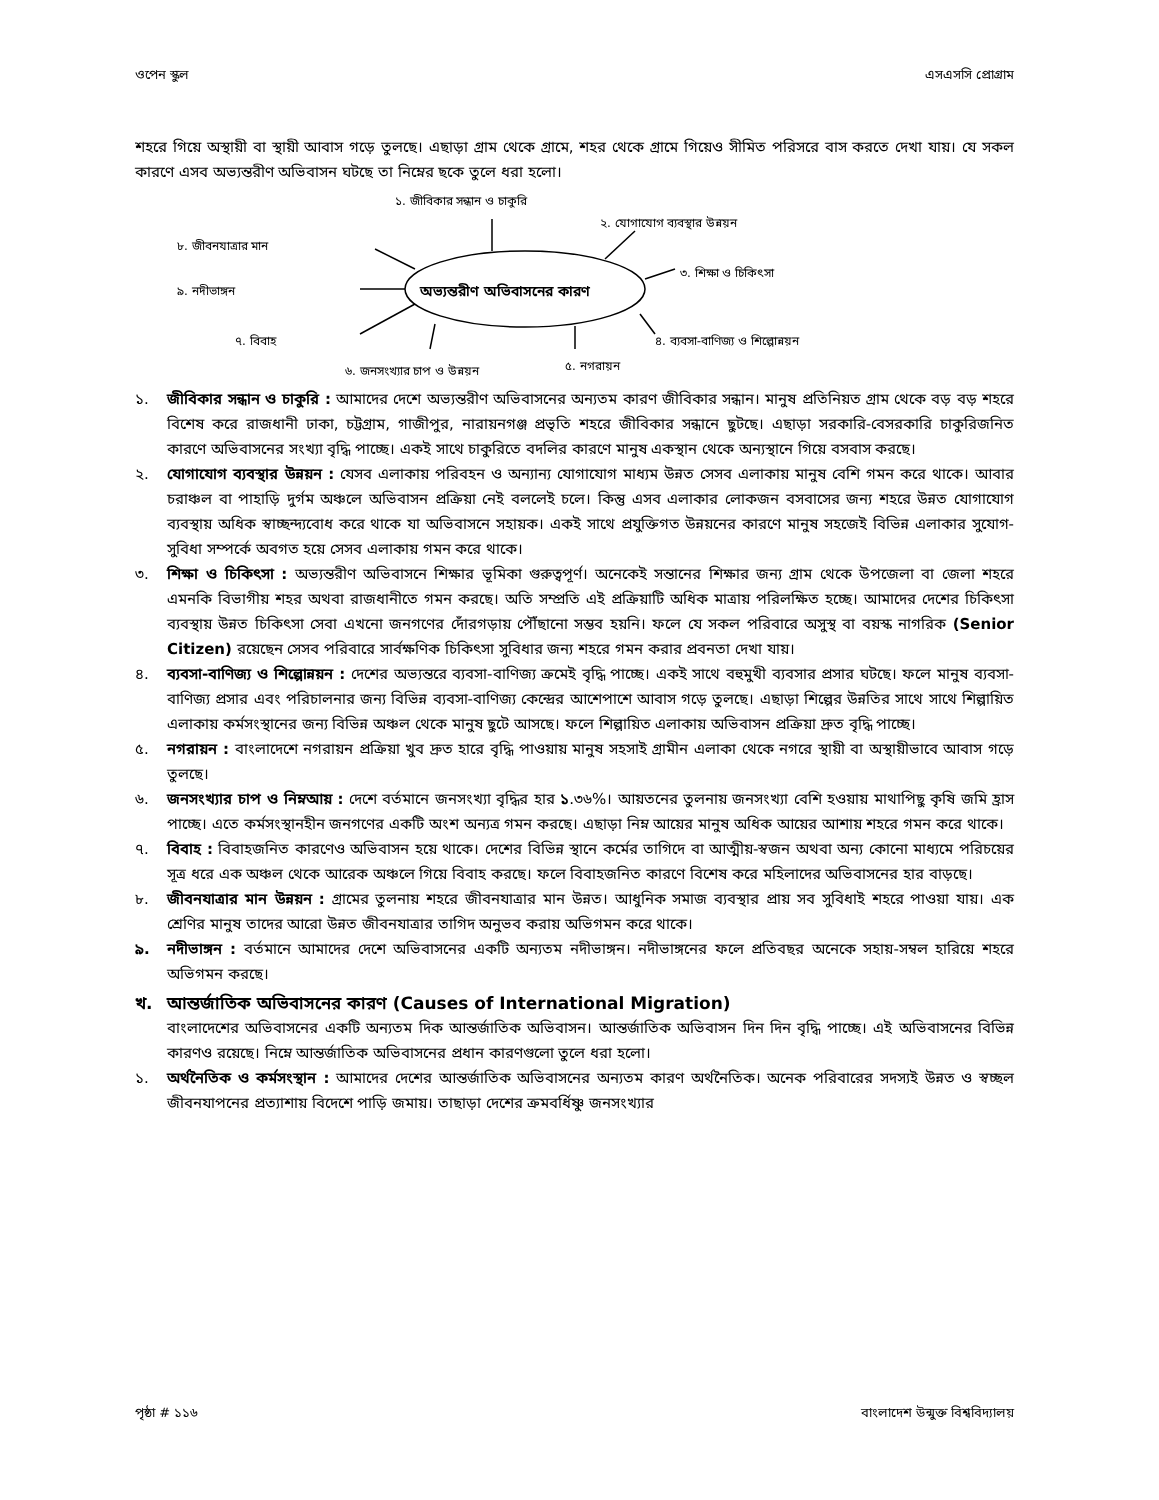ওপেন স্কুল এসএসসি প্রোগ্রাম
শহরে গিয়ে অস্থায়ী বা স্থায়ী আবাস গড়ে তুলছে। এছাড়া গ্রাম থেকে গ্রামে, শহর থেকে গ্রামে গিয়েও সীমিত পরিসরে বাস করতে দেখা যায়। যে সকল কারণে এসব অভ্যন্তরীণ অভিবাসন ঘটছে তা নিম্নের ছকে তুলে ধরা হলো।
১. জীবিকার সন্ধান ও চাকুরি
২. যোগাযোগ ব্যবস্থার উন্নয়ন
৮. জীবনযাত্রার মান
৩. শিক্ষা ও চিকিৎসা
৯. নদীভাঙ্গন অভ্যন্তরীণ অভিবাসনের কারণ
৭. বিবাহ ৪. ব্যবসা-বাণিজ্য ও শিল্পোন্নয়ন
৬. জনসংখ্যার চাপ ও উন্নয়ন ৫. নগরায়ন
১. জীবিকার সন্ধান ও চাকুরি : আমাদের দেশে অভ্যন্তরীণ অভিবাসনের অন্যতম কারণ জীবিকার সন্ধান। মানুষ প্রতিনিয়ত গ্রাম থেকে বড় বড় শহরে বিশেষ করে রাজধানী ঢাকা, চট্টগ্রাম, গাজীপুর, নারায়নগঞ্জ প্রভৃতি শহরে জীবিকার সন্ধানে ছুটছে। এছাড়া সরকারি-বেসরকারি চাকুরিজনিত কারণে অভিবাসনের সংখ্যা বৃদ্ধি পাচ্ছে। একই সাথে চাকুরিতে বদলির কারণে মানুষ একস্থান থেকে অন্যস্থানে গিয়ে বসবাস করছে।
২. যোগাযোগ ব্যবস্থার উন্নয়ন : যেসব এলাকায় পরিবহন ও অন্যান্য যোগাযোগ মাধ্যম উন্নত সেসব এলাকায় মানুষ বেশি গমন করে থাকে। আবার চরাঞ্চল বা পাহাড়ি দুর্গম অঞ্চলে অভিবাসন প্রক্রিয়া নেই বললেই চলে। কিন্তু এসব এলাকার লোকজন বসবাসের জন্য শহরে উন্নত যোগাযোগ ব্যবস্থায় অধিক স্বাচ্ছন্দ্যবোধ করে থাকে যা অভিবাসনে সহায়ক। একই সাথে প্রযুক্তিগত উন্নয়নের কারণে মানুষ সহজেই বিভিন্ন এলাকার সুযোগ-সুবিধা সম্পর্কে অবগত হয়ে সেসব এলাকায় গমন করে থাকে।
৩. শিক্ষা ও চিকিৎসা : অভ্যন্তরীণ অভিবাসনে শিক্ষার ভূমিকা গুরুত্বপূর্ণ। অনেকেই সন্তানের শিক্ষার জন্য গ্রাম থেকে উপজেলা বা জেলা শহরে এমনকি বিভাগীয় শহর অথবা রাজধানীতে গমন করছে। অতি সম্প্রতি এই প্রক্রিয়াটি অধিক মাত্রায় পরিলক্ষিত হচ্ছে। আমাদের দেশের চিকিৎসা ব্যবস্থায় উন্নত চিকিৎসা সেবা এখনো জনগণের দোঁরগড়ায় পৌঁছানো সম্ভব হয়নি। ফলে যে সকল পরিবারে অসুস্থ বা বয়স্ক নাগরিক (Senior Citizen) রয়েছেন সেসব পরিবারে সার্বক্ষণিক চিকিৎসা সুবিধার জন্য শহরে গমন করার প্রবনতা দেখা যায়।
৪. ব্যবসা-বাণিজ্য ও শিল্পোন্নয়ন : দেশের অভ্যন্তরে ব্যবসা-বাণিজ্য ক্রমেই বৃদ্ধি পাচ্ছে। একই সাথে বহুমুখী ব্যবসার প্রসার ঘটছে। ফলে মানুষ ব্যবসা-বাণিজ্য প্রসার এবং পরিচালনার জন্য বিভিন্ন ব্যবসা-বাণিজ্য কেন্দ্রের আশেপাশে আবাস গড়ে তুলছে। এছাড়া শিল্পের উন্নতির সাথে সাথে শিল্পায়িত এলাকায় কর্মসংস্থানের জন্য বিভিন্ন অঞ্চল থেকে মানুষ ছুটে আসছে। ফলে শিল্পায়িত এলাকায় অভিবাসন প্রক্রিয়া দ্রুত বৃদ্ধি পাচ্ছে।
৫. নগরায়ন : বাংলাদেশে নগরায়ন প্রক্রিয়া খুব দ্রুত হারে বৃদ্ধি পাওয়ায় মানুষ সহসাই গ্রামীন এলাকা থেকে নগরে স্থায়ী বা অস্থায়ীভাবে আবাস গড়ে তুলছে।
৬. জনসংখ্যার চাপ ও নিম্নআয় : দেশে বর্তমানে জনসংখ্যা বৃদ্ধির হার ১.৩৬%। আয়তনের তুলনায় জনসংখ্যা বেশি হওয়ায় মাথাপিছু কৃষি জমি হ্রাস পাচ্ছে। এতে কর্মসংস্থানহীন জনগণের একটি অংশ অন্যত্র গমন করছে। এছাড়া নিম্ন আয়ের মানুষ অধিক আয়ের আশায় শহরে গমন করে থাকে।
৭. বিবাহ : বিবাহজনিত কারণেও অভিবাসন হয়ে থাকে। দেশের বিভিন্ন স্থানে কর্মের তাগিদে বা আত্মীয়-স্বজন অথবা অন্য কোনো মাধ্যমে পরিচয়ের সূত্র ধরে এক অঞ্চল থেকে আরেক অঞ্চলে গিয়ে বিবাহ করছে। ফলে বিবাহজনিত কারণে বিশেষ করে মহিলাদের অভিবাসনের হার বাড়ছে।
৮. জীবনযাত্রার মান উন্নয়ন : গ্রামের তুলনায় শহরে জীবনযাত্রার মান উন্নত। আধুনিক সমাজ ব্যবস্থার প্রায় সব সুবিধাই শহরে পাওয়া যায়। এক শ্রেণির মানুষ তাদের আরো উন্নত জীবনযাত্রার তাগিদ অনুভব করায় অভিগমন করে থাকে।
৯. নদীভাঙ্গন : বর্তমানে আমাদের দেশে অভিবাসনের একটি অন্যতম নদীভাঙ্গন। নদীভাঙ্গনের ফলে প্রতিবছর অনেকে সহায়-সম্বল হারিয়ে শহরে অভিগমন করছে।
খ. আন্তর্জাতিক অভিবাসনের কারণ (Causes of International Migration)
বাংলাদেশের অভিবাসনের একটি অন্যতম দিক আন্তর্জাতিক অভিবাসন। আন্তর্জাতিক অভিবাসন দিন দিন বৃদ্ধি পাচ্ছে। এই অভিবাসনের বিভিন্ন কারণও রয়েছে। নিম্নে আন্তর্জাতিক অভিবাসনের প্রধান কারণগুলো তুলে ধরা হলো।
১. অর্থনৈতিক ও কর্মসংস্থান : আমাদের দেশের আন্তর্জাতিক অভিবাসনের অন্যতম কারণ অর্থনৈতিক। অনেক পরিবারের সদস্যই উন্নত ও স্বচ্ছল জীবনযাপনের প্রত্যাশায় বিদেশে পাড়ি জমায়। তাছাড়া দেশের ক্রমবর্ধিষ্ণু জনসংখ্যার
পৃষ্ঠা # ১১৬ বাংলাদেশ উন্মুক্ত বিশ্ববিদ্যালয়